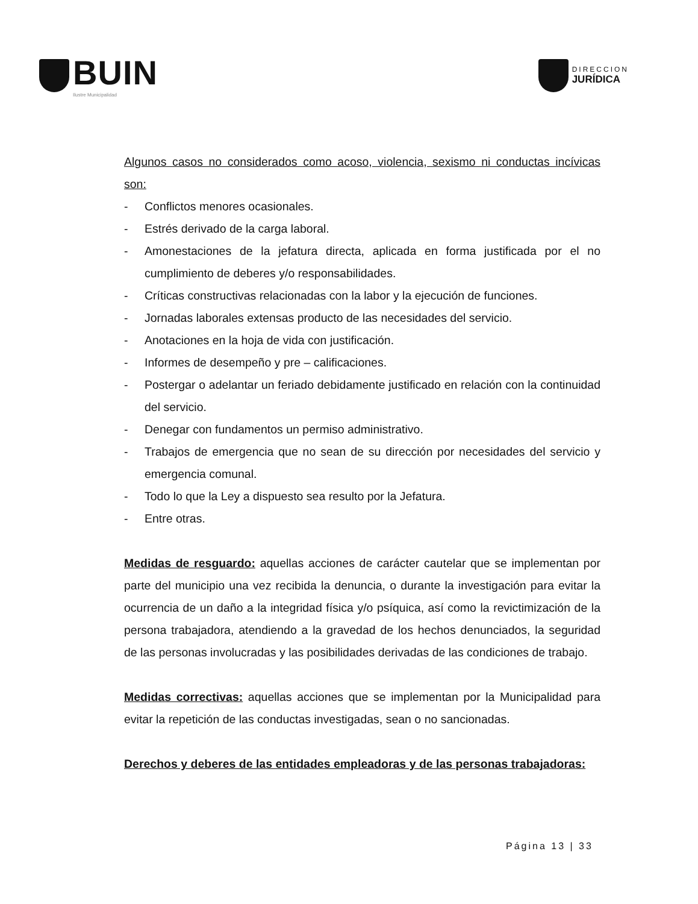BUIN
Ilustre Municipalidad
DIRECCION
JURÍDICA
Algunos casos no considerados como acoso, violencia, sexismo ni conductas incívicas son:
- Conflictos menores ocasionales.
- Estrés derivado de la carga laboral.
- Amonestaciones de la jefatura directa, aplicada en forma justificada por el no cumplimiento de deberes y/o responsabilidades.
- Críticas constructivas relacionadas con la labor y la ejecución de funciones.
- Jornadas laborales extensas producto de las necesidades del servicio.
- Anotaciones en la hoja de vida con justificación.
- Informes de desempeño y pre – calificaciones.
- Postergar o adelantar un feriado debidamente justificado en relación con la continuidad del servicio.
- Denegar con fundamentos un permiso administrativo.
- Trabajos de emergencia que no sean de su dirección por necesidades del servicio y emergencia comunal.
- Todo lo que la Ley a dispuesto sea resulto por la Jefatura.
- Entre otras.
Medidas de resguardo: aquellas acciones de carácter cautelar que se implementan por parte del municipio una vez recibida la denuncia, o durante la investigación para evitar la ocurrencia de un daño a la integridad física y/o psíquica, así como la revictimización de la persona trabajadora, atendiendo a la gravedad de los hechos denunciados, la seguridad de las personas involucradas y las posibilidades derivadas de las condiciones de trabajo.
Medidas correctivas: aquellas acciones que se implementan por la Municipalidad para evitar la repetición de las conductas investigadas, sean o no sancionadas.
Derechos y deberes de las entidades empleadoras y de las personas trabajadoras:
Página 13 | 33